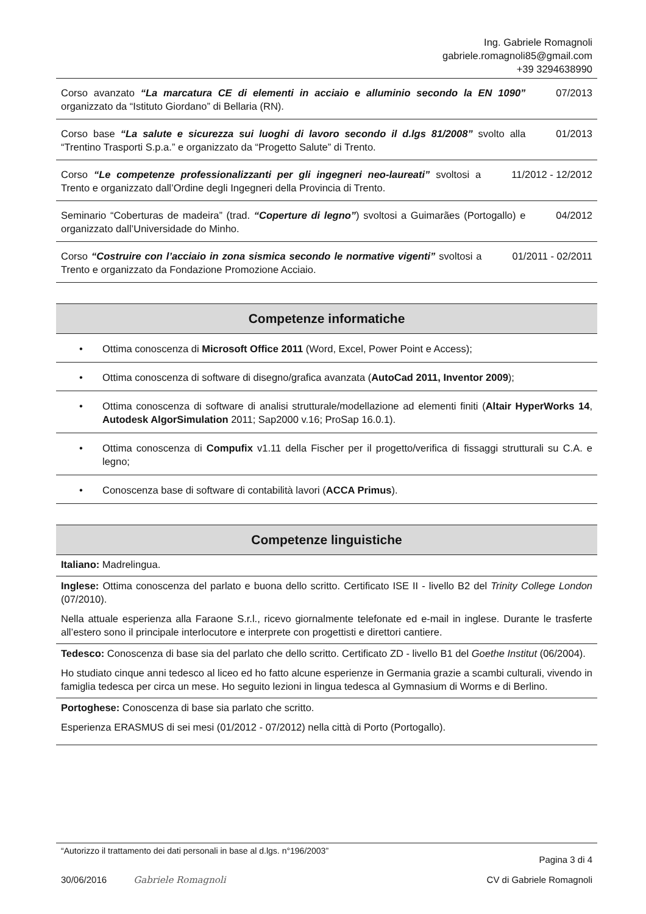Ing. Gabriele Romagnoli
gabriele.romagnoli85@gmail.com
+39 3294638990
Corso avanzato “La marcatura CE di elementi in acciaio e alluminio secondo la EN 1090” organizzato da “Istituto Giordano” di Bellaria (RN).
07/2013
Corso base “La salute e sicurezza sui luoghi di lavoro secondo il d.lgs 81/2008” svolto alla “Trentino Trasporti S.p.a.” e organizzato da “Progetto Salute” di Trento.
01/2013
Corso “Le competenze professionalizzanti per gli ingegneri neo-laureati” svoltosi a Trento e organizzato dall’Ordine degli Ingegneri della Provincia di Trento.
11/2012 - 12/2012
Seminario “Coberturas de madeira” (trad. “Coperture di legno”) svoltosi a Guimarães (Portogallo) e organizzato dall’Universidade do Minho.
04/2012
Corso “Costruire con l’acciaio in zona sismica secondo le normative vigenti” svoltosi a Trento e organizzato da Fondazione Promozione Acciaio.
01/2011 - 02/2011
Competenze informatiche
• Ottima conoscenza di Microsoft Office 2011 (Word, Excel, Power Point e Access);
• Ottima conoscenza di software di disegno/grafica avanzata (AutoCad 2011, Inventor 2009);
• Ottima conoscenza di software di analisi strutturale/modellazione ad elementi finiti (Altair HyperWorks 14, Autodesk AlgorSimulation 2011; Sap2000 v.16; ProSap 16.0.1).
• Ottima conoscenza di Compufix v1.11 della Fischer per il progetto/verifica di fissaggi strutturali su C.A. e legno;
• Conoscenza base di software di contabilità lavori (ACCA Primus).
Competenze linguistiche
Italiano: Madrelingua.
Inglese: Ottima conoscenza del parlato e buona dello scritto. Certificato ISE II - livello B2 del Trinity College London (07/2010).
Nella attuale esperienza alla Faraone S.r.l., ricevo giornalmente telefonate ed e-mail in inglese. Durante le trasferte all’estero sono il principale interlocutore e interprete con progettisti e direttori cantiere.
Tedesco: Conoscenza di base sia del parlato che dello scritto. Certificato ZD - livello B1 del Goethe Institut (06/2004).
Ho studiato cinque anni tedesco al liceo ed ho fatto alcune esperienze in Germania grazie a scambi culturali, vivendo in famiglia tedesca per circa un mese. Ho seguito lezioni in lingua tedesca al Gymnasium di Worms e di Berlino.
Portoghese: Conoscenza di base sia parlato che scritto.
Esperienza ERASMUS di sei mesi (01/2012 - 07/2012) nella città di Porto (Portogallo).
“Autorizzo il trattamento dei dati personali in base al d.lgs. n°196/2003” Pagina 3 di 4
30/06/2016 Gabriele Romagnoli CV di Gabriele Romagnoli